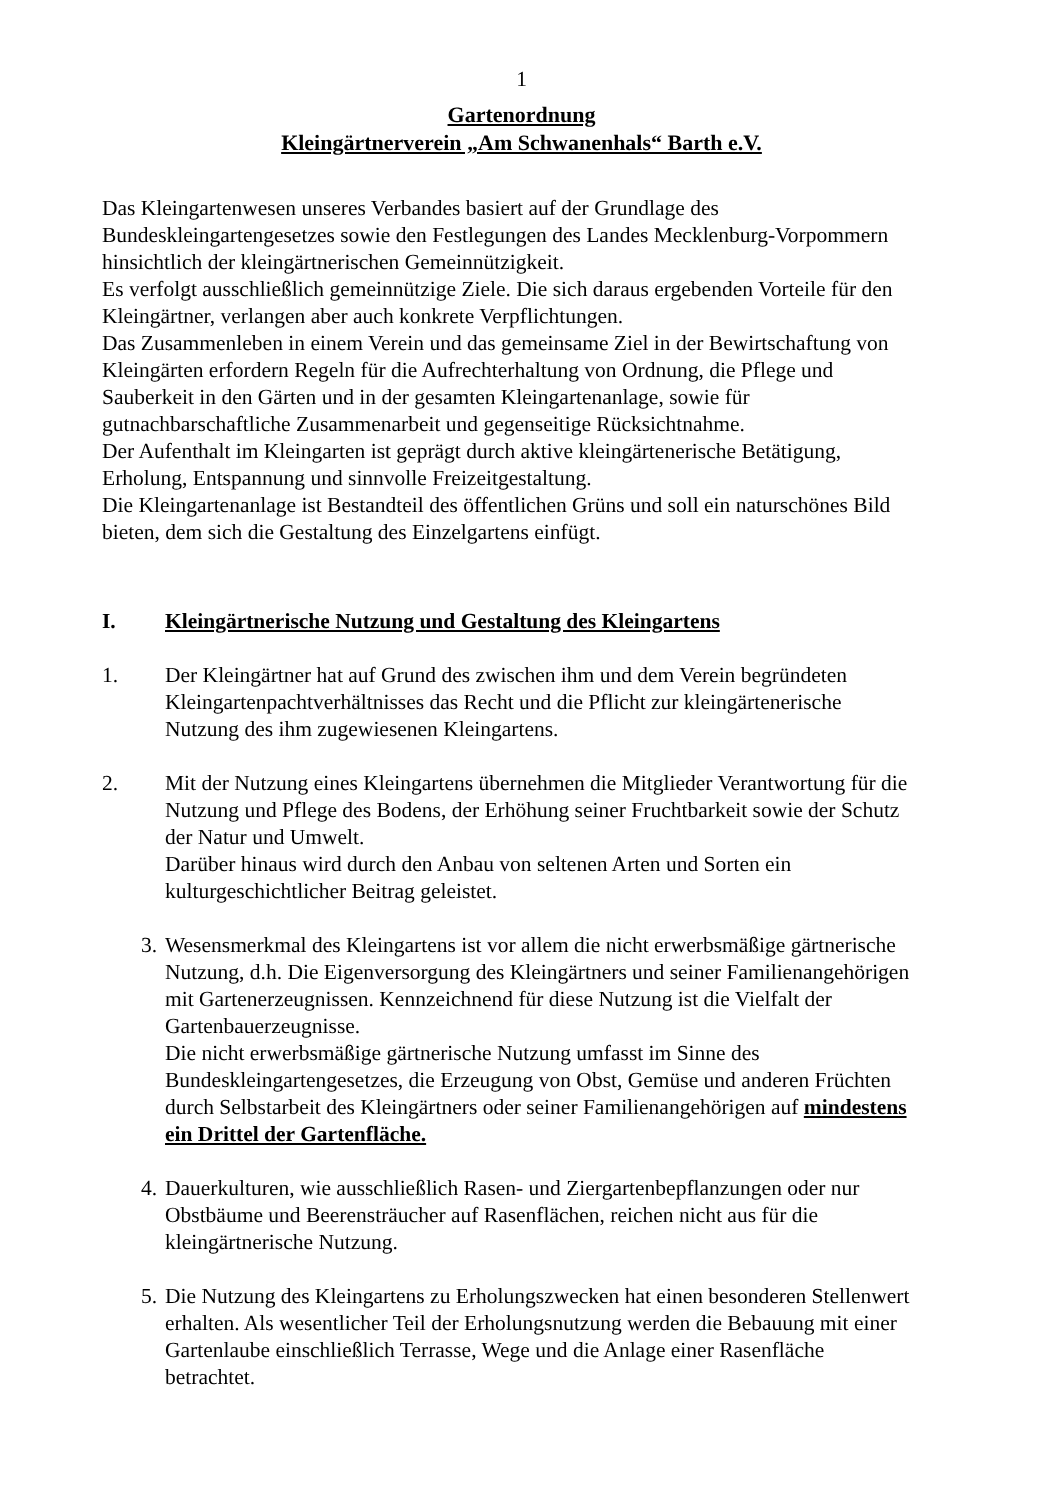1
Gartenordnung
Kleingärtnerverein „Am Schwanenhals“ Barth e.V.
Das Kleingartenwesen unseres Verbandes basiert auf der Grundlage des Bundeskleingartengesetzes sowie den Festlegungen des Landes Mecklenburg-Vorpommern hinsichtlich der kleingärtnerischen Gemeinnützigkeit.
Es verfolgt ausschließlich gemeinnützige Ziele. Die sich daraus ergebenden Vorteile für den Kleingärtner, verlangen aber auch konkrete Verpflichtungen.
Das Zusammenleben in einem Verein und das gemeinsame Ziel in der Bewirtschaftung von Kleingärten erfordern Regeln für die Aufrechterhaltung von Ordnung, die Pflege und Sauberkeit in den Gärten und in der gesamten Kleingartenanlage, sowie für gutnachbarschaftliche Zusammenarbeit und gegenseitige Rücksichtnahme.
Der Aufenthalt im Kleingarten ist geprägt durch aktive kleingärtenerische Betätigung, Erholung, Entspannung und sinnvolle Freizeitgestaltung.
Die Kleingartenanlage ist Bestandteil des öffentlichen Grüns und soll ein naturschönes Bild bieten, dem sich die Gestaltung des Einzelgartens einfügt.
I. Kleingärtnerische Nutzung und Gestaltung des Kleingartens
1. Der Kleingärtner hat auf Grund des zwischen ihm und dem Verein begründeten Kleingartenpachtverhältnisses das Recht und die Pflicht zur kleingärtenerische Nutzung des ihm zugewiesenen Kleingartens.
2. Mit der Nutzung eines Kleingartens übernehmen die Mitglieder Verantwortung für die Nutzung und Pflege des Bodens, der Erhöhung seiner Fruchtbarkeit sowie der Schutz der Natur und Umwelt.
Darüber hinaus wird durch den Anbau von seltenen Arten und Sorten ein kulturgeschichtlicher Beitrag geleistet.
3. Wesensmerkmal des Kleingartens ist vor allem die nicht erwerbsmäßige gärtnerische Nutzung, d.h. Die Eigenversorgung des Kleingärtners und seiner Familienangehörigen mit Gartenerzeugnissen. Kennzeichnend für diese Nutzung ist die Vielfalt der Gartenbauerzeugnisse.
Die nicht erwerbsmäßige gärtnerische Nutzung umfasst im Sinne des Bundeskleingartengesetzes, die Erzeugung von Obst, Gemüse und anderen Früchten durch Selbstarbeit des Kleingärtners oder seiner Familienangehörigen auf mindestens ein Drittel der Gartenfläche.
4. Dauerkulturen, wie ausschließlich Rasen- und Ziergartenbepflanzungen oder nur Obstbäume und Beerensträucher auf Rasenflächen, reichen nicht aus für die kleingärtnerische Nutzung.
5. Die Nutzung des Kleingartens zu Erholungszwecken hat einen besonderen Stellenwert erhalten. Als wesentlicher Teil der Erholungsnutzung werden die Bebauung mit einer Gartenlaube einschließlich Terrasse, Wege und die Anlage einer Rasenfläche betrachtet.